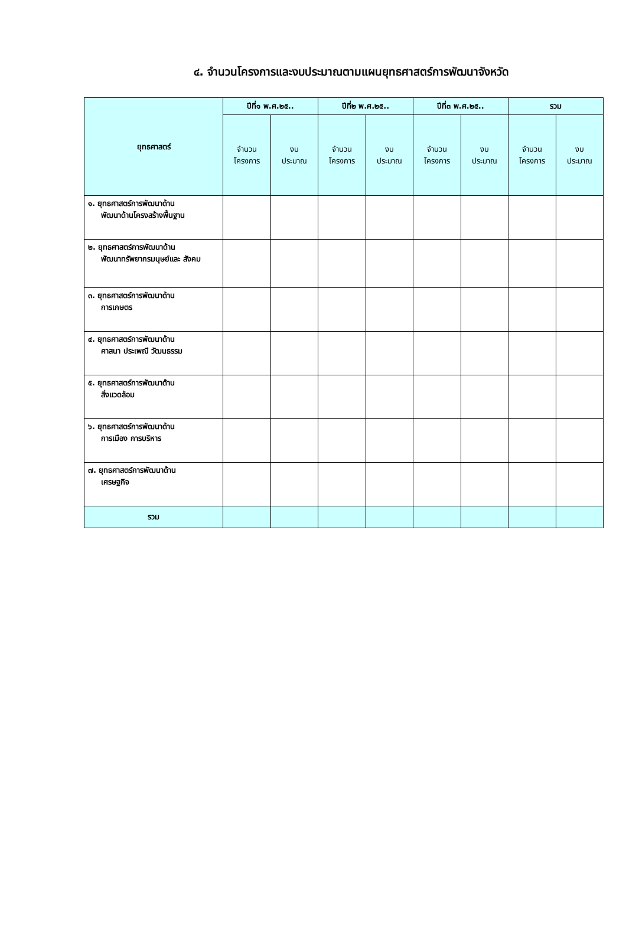๔. จำนวนโครงการและงบประมาณตามแผนยุทธศาสตร์การพัฒนาจังหวัด
| ยุทธศาสตร์ | ปีที่๑ พ.ศ.๒๕.. | | ปีที่๒ พ.ศ.๒๕.. | | ปีที่๓ พ.ศ.๒๕.. | | รวม | |
| --- | --- | --- | --- | --- | --- | --- | --- | --- |
| | จำนวน โครงการ | งบ ประมาณ | จำนวน โครงการ | งบ ประมาณ | จำนวน โครงการ | งบ ประมาณ | จำนวน โครงการ | งบ ประมาณ |
| ๑. ยุทธศาสตร์การพัฒนาด้าน พัฒนาด้านโครงสร้างพื้นฐาน | | | | | | | | |
| ๒. ยุทธศาสตร์การพัฒนาด้าน พัฒนาทรัพยากรมนุษย์และ สังคม | | | | | | | | |
| ๓. ยุทธศาสตร์การพัฒนาด้าน การเกษตร | | | | | | | | |
| ๔. ยุทธศาสตร์การพัฒนาด้าน ศาสนา ประเพณี วัฒนธรรม | | | | | | | | |
| ๕. ยุทธศาสตร์การพัฒนาด้าน สิ่งแวดล้อม | | | | | | | | |
| ๖. ยุทธศาสตร์การพัฒนาด้าน การเมือง การบริหาร | | | | | | | | |
| ๗. ยุทธศาสตร์การพัฒนาด้าน เศรษฐกิจ | | | | | | | | |
| รวม | | | | | | | | |